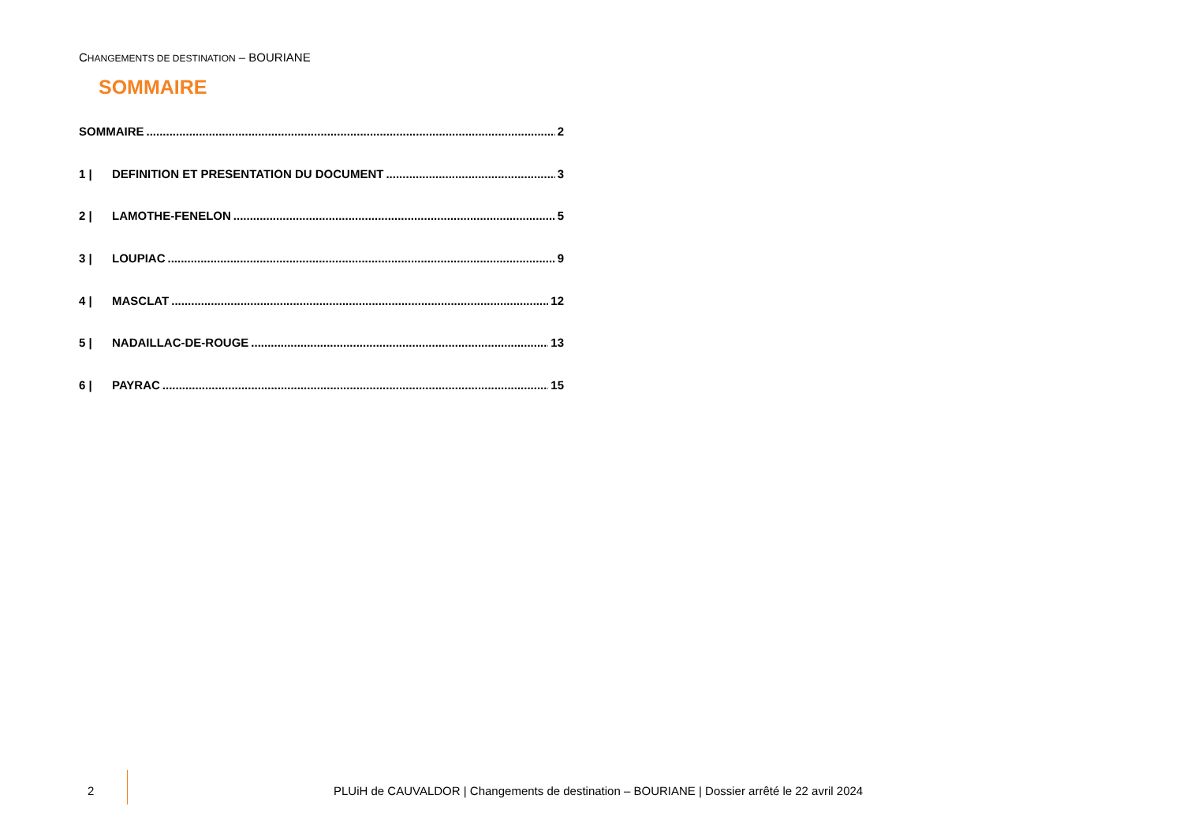CHANGEMENTS DE DESTINATION – BOURIANE
SOMMAIRE
SOMMAIRE 2
1 | DEFINITION ET PRESENTATION DU DOCUMENT 3
2 | LAMOTHE-FENELON 5
3 | LOUPIAC 9
4 | MASCLAT 12
5 | NADAILLAC-DE-ROUGE 13
6 | PAYRAC 15
2
PLUiH de CAUVALDOR | Changements de destination – BOURIANE | Dossier arrêté le 22 avril 2024